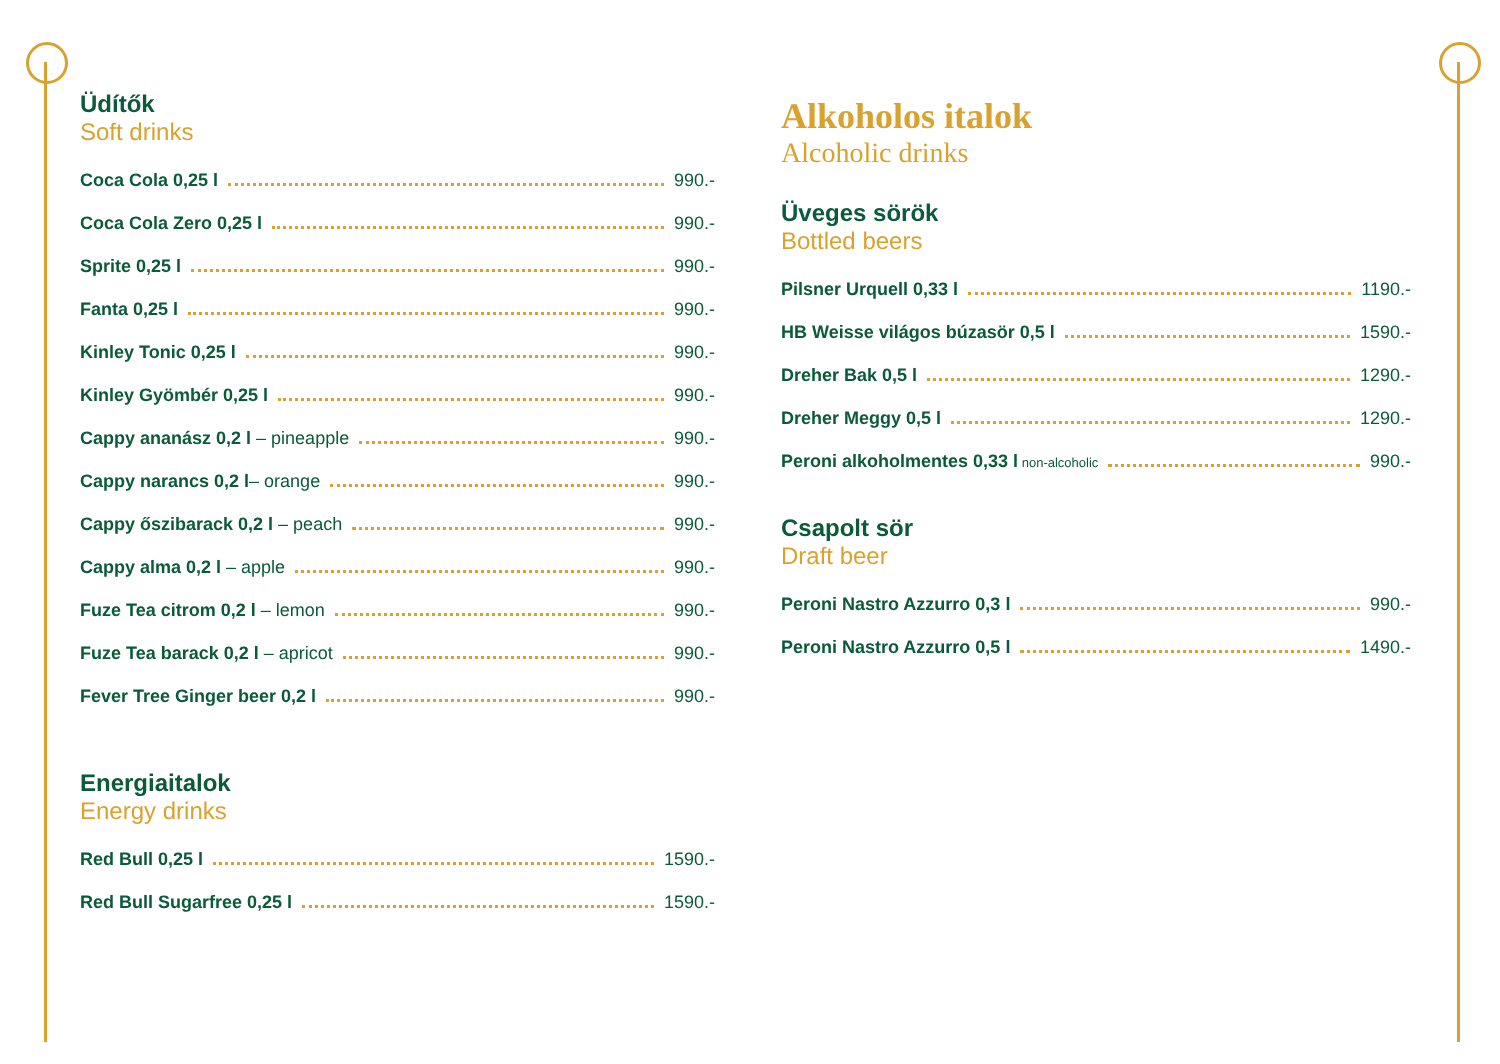Üdítők
Soft drinks
Coca Cola 0,25 l 990.-
Coca Cola Zero 0,25 l 990.-
Sprite 0,25 l 990.-
Fanta 0,25 l 990.-
Kinley Tonic 0,25 l 990.-
Kinley Gyömbér 0,25 l 990.-
Cappy ananász 0,2 l – pineapple 990.-
Cappy narancs 0,2 l – orange 990.-
Cappy őszibarack 0,2 l – peach 990.-
Cappy alma 0,2 l – apple 990.-
Fuze Tea citrom 0,2 l – lemon 990.-
Fuze Tea barack 0,2 l – apricot 990.-
Fever Tree Ginger beer 0,2 l 990.-
Energiaitalok
Energy drinks
Red Bull 0,25 l 1590.-
Red Bull Sugarfree 0,25 l 1590.-
Alkoholos italok
Alcoholic drinks
Üveges sörök
Bottled beers
Pilsner Urquell 0,33 l 1190.-
HB Weisse világos búzasör 0,5 l 1590.-
Dreher Bak 0,5 l 1290.-
Dreher Meggy 0,5 l 1290.-
Peroni alkoholmentes 0,33 l non-alcoholic 990.-
Csapolt sör
Draft beer
Peroni Nastro Azzurro 0,3 l 990.-
Peroni Nastro Azzurro 0,5 l 1490.-